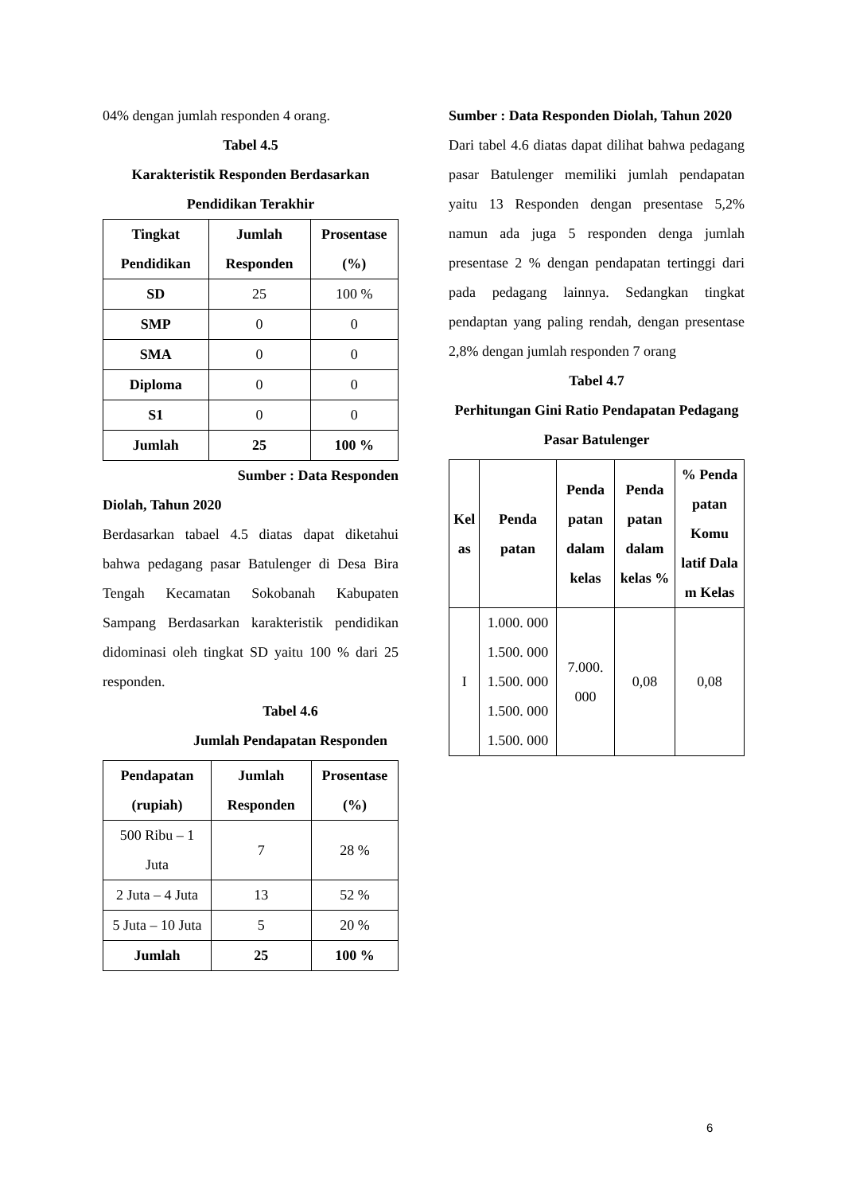04% dengan jumlah responden 4 orang.
Tabel 4.5
Karakteristik Responden Berdasarkan Pendidikan Terakhir
| Tingkat Pendidikan | Jumlah Responden | Prosentase (%) |
| --- | --- | --- |
| SD | 25 | 100 % |
| SMP | 0 | 0 |
| SMA | 0 | 0 |
| Diploma | 0 | 0 |
| S1 | 0 | 0 |
| Jumlah | 25 | 100 % |
Sumber : Data Responden
Diolah, Tahun 2020
Berdasarkan tabael 4.5 diatas dapat diketahui bahwa pedagang pasar Batulenger di Desa Bira Tengah Kecamatan Sokobanah Kabupaten Sampang Berdasarkan karakteristik pendidikan didominasi oleh tingkat SD yaitu 100 % dari 25 responden.
Tabel 4.6
Jumlah Pendapatan Responden
| Pendapatan (rupiah) | Jumlah Responden | Prosentase (%) |
| --- | --- | --- |
| 500 Ribu – 1 Juta | 7 | 28 % |
| 2 Juta – 4 Juta | 13 | 52 % |
| 5 Juta – 10 Juta | 5 | 20 % |
| Jumlah | 25 | 100 % |
Sumber : Data Responden Diolah, Tahun 2020
Dari tabel 4.6 diatas dapat dilihat bahwa pedagang pasar Batulenger memiliki jumlah pendapatan yaitu 13 Responden dengan presentase 5,2% namun ada juga 5 responden denga jumlah presentase 2 % dengan pendapatan tertinggi dari pada pedagang lainnya. Sedangkan tingkat pendaptan yang paling rendah, dengan presentase 2,8% dengan jumlah responden 7 orang
Tabel 4.7
Perhitungan Gini Ratio Pendapatan Pedagang Pasar Batulenger
| Kel as | Penda patan | Penda patan dalam kelas | Penda patan dalam kelas % | % Penda patan Komu latif Dala m Kelas |
| --- | --- | --- | --- | --- |
| I | 1.000. 000 1.500. 000 1.500. 000 1.500. 000 1.500. 000 | 7.000. 000 | 0,08 | 0,08 |
6